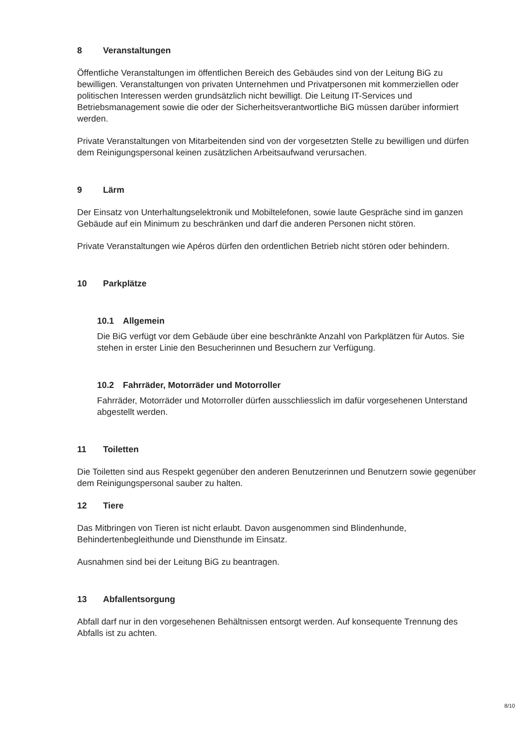8 Veranstaltungen
Öffentliche Veranstaltungen im öffentlichen Bereich des Gebäudes sind von der Leitung BiG zu bewilligen. Veranstaltungen von privaten Unternehmen und Privatpersonen mit kommerziellen oder politischen Interessen werden grundsätzlich nicht bewilligt. Die Leitung IT-Services und Betriebsmanagement sowie die oder der Sicherheitsverantwortliche BiG müssen darüber informiert werden.
Private Veranstaltungen von Mitarbeitenden sind von der vorgesetzten Stelle zu bewilligen und dürfen dem Reinigungspersonal keinen zusätzlichen Arbeitsaufwand verursachen.
9 Lärm
Der Einsatz von Unterhaltungselektronik und Mobiltelefonen, sowie laute Gespräche sind im ganzen Gebäude auf ein Minimum zu beschränken und darf die anderen Personen nicht stören.
Private Veranstaltungen wie Apéros dürfen den ordentlichen Betrieb nicht stören oder behindern.
10 Parkplätze
10.1 Allgemein
Die BiG verfügt vor dem Gebäude über eine beschränkte Anzahl von Parkplätzen für Autos. Sie stehen in erster Linie den Besucherinnen und Besuchern zur Verfügung.
10.2 Fahrräder, Motorräder und Motorroller
Fahrräder, Motorräder und Motorroller dürfen ausschliesslich im dafür vorgesehenen Unterstand abgestellt werden.
11 Toiletten
Die Toiletten sind aus Respekt gegenüber den anderen Benutzerinnen und Benutzern sowie gegenüber dem Reinigungspersonal sauber zu halten.
12 Tiere
Das Mitbringen von Tieren ist nicht erlaubt. Davon ausgenommen sind Blindenhunde, Behindertenbegleithunde und Diensthunde im Einsatz.
Ausnahmen sind bei der Leitung BiG zu beantragen.
13 Abfallentsorgung
Abfall darf nur in den vorgesehenen Behältnissen entsorgt werden. Auf konsequente Trennung des Abfalls ist zu achten.
8/10